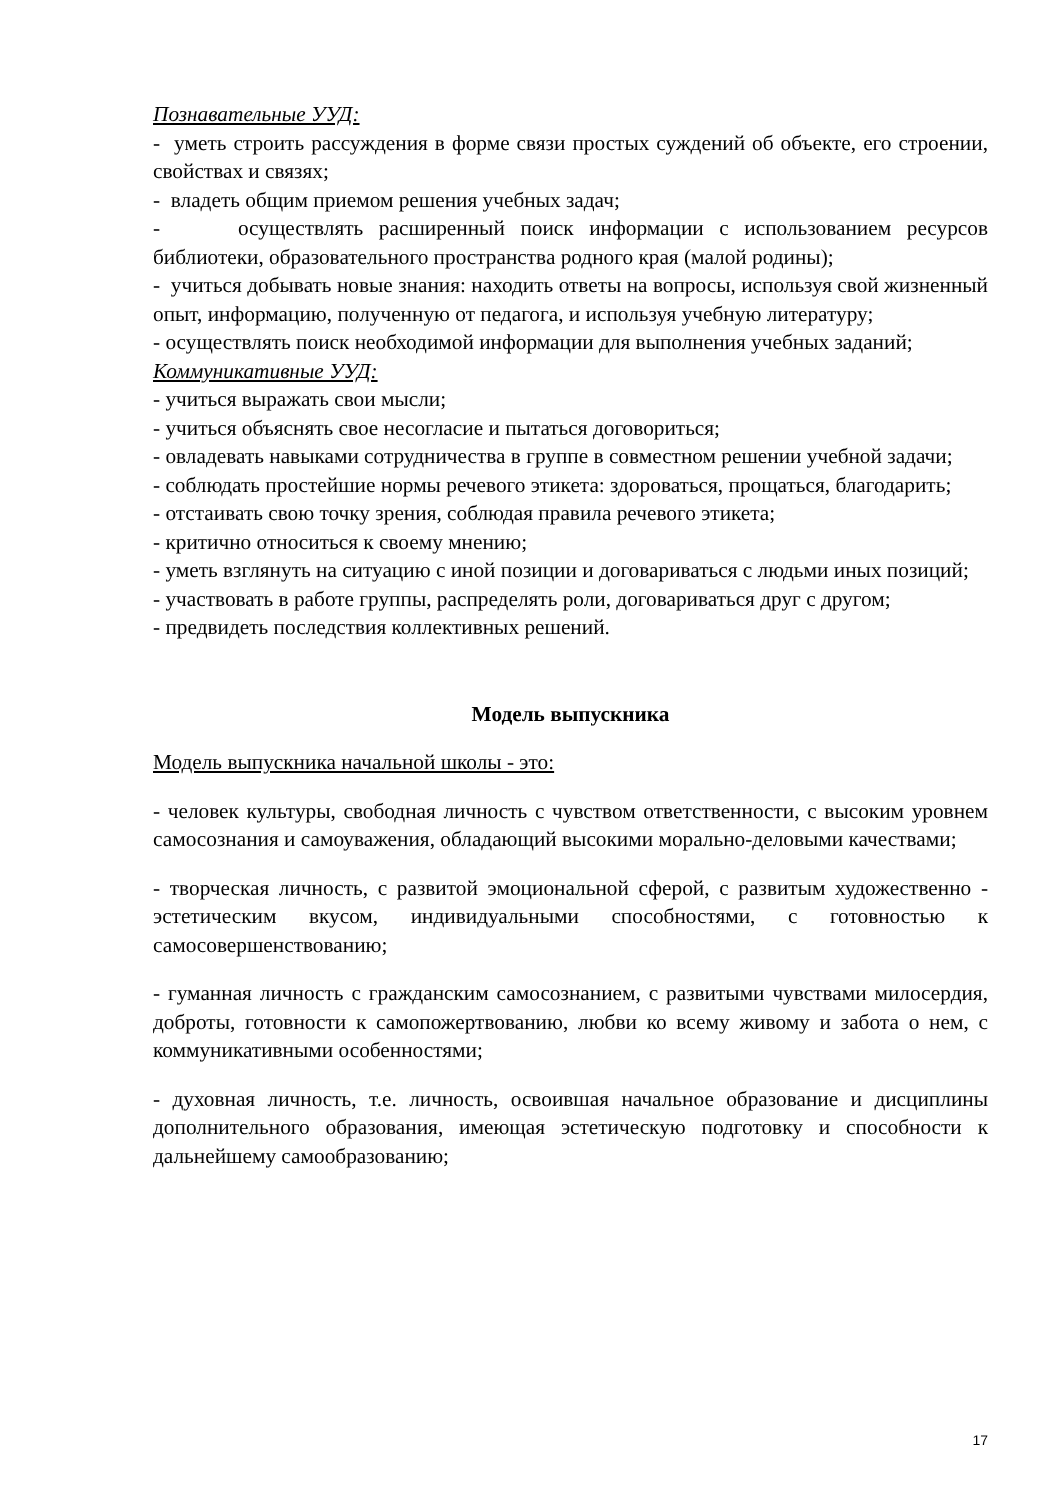Познавательные УУД:
- уметь строить рассуждения в форме связи простых суждений об объекте, его строении, свойствах и связях;
- владеть общим приемом решения учебных задач;
- осуществлять расширенный поиск информации с использованием ресурсов библиотеки, образовательного пространства родного края (малой родины);
- учиться добывать новые знания: находить ответы на вопросы, используя свой жизненный опыт, информацию, полученную от педагога, и используя учебную литературу;
- осуществлять поиск необходимой информации для выполнения учебных заданий;
Коммуникативные УУД:
- учиться выражать свои мысли;
- учиться объяснять свое несогласие и пытаться договориться;
- овладевать навыками сотрудничества в группе в совместном решении учебной задачи;
- соблюдать простейшие нормы речевого этикета: здороваться, прощаться, благодарить;
- отстаивать свою точку зрения, соблюдая правила речевого этикета;
- критично относиться к своему мнению;
- уметь взглянуть на ситуацию с иной позиции и договариваться с людьми иных позиций;
- участвовать в работе группы, распределять роли, договариваться друг с другом;
- предвидеть последствия коллективных решений.
Модель выпускника
Модель выпускника начальной школы - это:
- человек культуры, свободная личность с чувством ответственности, с высоким уровнем самосознания и самоуважения, обладающий высокими морально-деловыми качествами;
- творческая личность, с развитой эмоциональной сферой, с развитым художественно - эстетическим вкусом, индивидуальными способностями, с готовностью к самосовершенствованию;
- гуманная личность с гражданским самосознанием, с развитыми чувствами милосердия, доброты, готовности к самопожертвованию, любви ко всему живому и забота о нем, с коммуникативными особенностями;
- духовная личность, т.е. личность, освоившая начальное образование и дисциплины дополнительного образования, имеющая эстетическую подготовку и способности к дальнейшему самообразованию;
17